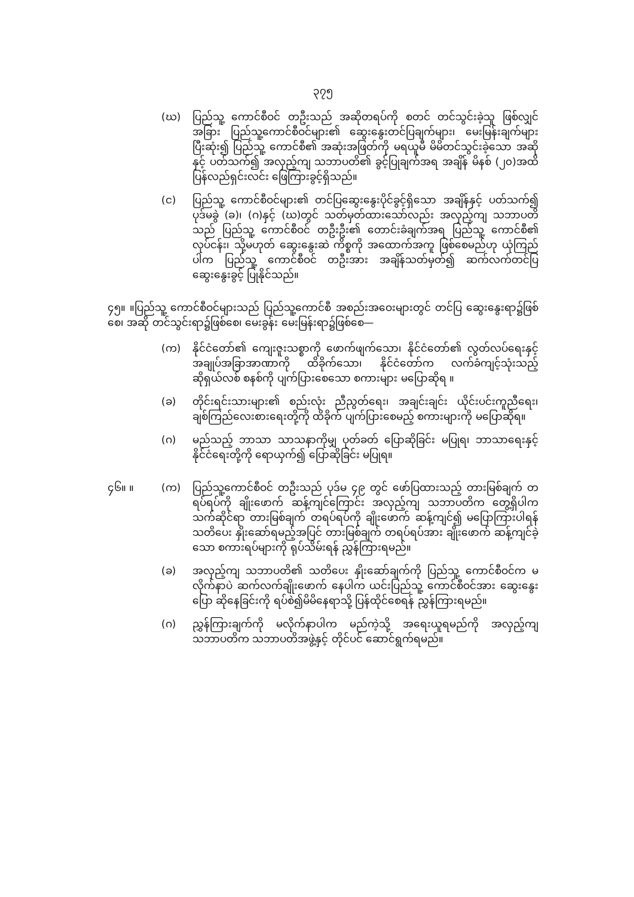၃၇၅
(ဃ) ပြည်သူ့ ကောင်စီဝင် တဦးသည် အဆိုတရပ်ကို စတင် တင်သွင်းခဲ့သူ ဖြစ်လျှင် အခြား ပြည်သူ့ကောင်စီဝင်များ၏ ဆွေးနွေးတင်ပြချက်များ၊ မေးမြန်းချက်များ ပြီးဆုံး၍ ပြည်သူ့ ကောင်စီ၏ အဆုံးအဖြတ်ကို မရယူမီ မိမိတင်သွင်းခဲ့သော အဆိုနှင့် ပတ်သက်၍ အလှည့်ကျ သဘာပတိ၏ ခွင့်ပြုချက်အရ အချိန် မိနစ် (၂၀)အထိ ပြန်လည်ရှင်းလင်း ဖြေကြားခွင့်ရှိသည်။
(င) ပြည်သူ့ ကောင်စီဝင်များ၏ တင်ပြဆွေးနွေးပိုင်ခွင့်ရှိသော အချိန်နှင့် ပတ်သက်၍ ပုဒ်မခွဲ (ခ)၊ (ဂ)နှင့် (ဃ)တွင် သတ်မှတ်ထားသော်လည်း အလှည့်ကျ သဘာပတိသည် ပြည်သူ့ ကောင်စီဝင် တဦးဦး၏ တောင်းခံချက်အရ ပြည်သူ့ ကောင်စီ၏ လုပ်ငန်း၊ သို့မဟုတ် ဆွေးနွေးဆဲ ကိစ္စကို အထောက်အကူ ဖြစ်စေမည်ဟု ယုံကြည်ပါက ပြည်သူ့ ကောင်စီဝင် တဦးအား အချိန်သတ်မှတ်၍ ဆက်လက်တင်ပြ ဆွေးနွေးခွင့် ပြုနိုင်သည်။
၄၅။ ။ပြည်သူ့ ကောင်စီဝင်များသည် ပြည်သူ့ကောင်စီ အစည်းအဝေးများတွင် တင်ပြ ဆွေးနွေးရာ၌ဖြစ်စေ၊ အဆို တင်သွင်းရာ၌ဖြစ်စေ၊ မေးခွန်း မေးမြန်းရာ၌ဖြစ်စေ—
(က) နိုင်ငံတော်၏ ကျေးဇူးသစ္စာကို ဖောက်ဖျက်သော၊ နိုင်ငံတော်၏ လွတ်လပ်ရေးနှင့် အချုပ်အခြာအာဏာကို ထိခိုက်သော၊ နိုင်ငံတော်က လက်ခံကျင့်သုံးသည့် ဆိုရှယ်လစ် စနစ်ကို ပျက်ပြားစေသော စကားများ မပြောဆိုရ ။
(ခ) တိုင်းရင်းသားများ၏ စည်းလုံး ညီညွတ်ရေး၊ အချင်းချင်း ယိုင်းပင်းကူညီရေး၊ ချစ်ကြည်လေးစားရေးတို့ကို ထိခိုက် ပျက်ပြားစေမည့် စကားများကို မပြောဆိုရ။
(ဂ) မည်သည့် ဘာသာ သာသနာကိုမျှ ပုတ်ခတ် ပြောဆိုခြင်း မပြုရ၊ ဘာသာရေးနှင့် နိုင်ငံရေးတို့ကို ရောယှက်၍ ပြောဆိုခြင်း မပြုရ။
၄၆။ ။ (က) ပြည်သူ့ကောင်စီဝင် တဦးသည် ပုဒ်မ ၄၉ တွင် ဖော်ပြထားသည့် တားမြစ်ချက် တရပ်ရပ်ကို ချိုးဖောက် ဆန့်ကျင်ကြောင်း အလှည့်ကျ သဘာပတိက တွေ့ရှိပါက သက်ဆိုင်ရာ တားမြစ်ချက် တရပ်ရပ်ကို ချိုးဖောက် ဆန့်ကျင်၍ မပြောကြားပါရန် သတိပေး နှိုးဆော်ရမည့်အပြင် တားမြစ်ချက် တရပ်ရပ်အား ချိုးဖောက် ဆန့်ကျင်ခဲ့သော စကားရပ်များကို ရုပ်သိမ်းရန် ညွှန်ကြားရမည်။
(ခ) အလှည့်ကျ သဘာပတိ၏ သတိပေး နှိုးဆော်ချက်ကို ပြည်သူ့ ကောင်စီဝင်က မလိုက်နာပဲ ဆက်လက်ချိုးဖောက် နေပါက ယင်းပြည်သူ့ ကောင်စီဝင်အား ဆွေးနွေး ပြော ဆိုနေခြင်းကို ရပ်စဲ၍မိမိနေရာသို့ ပြန်ထိုင်စေရန် ညွှန်ကြားရမည်။
(ဂ) ညွှန်ကြားချက်ကို မလိုက်နာပါက မည်ကဲ့သို့ အရေးယူရမည်ကို အလှည့်ကျ သဘာပတိက သဘာပတိအဖွဲ့နှင့် တိုင်ပင် ဆောင်ရွက်ရမည်။